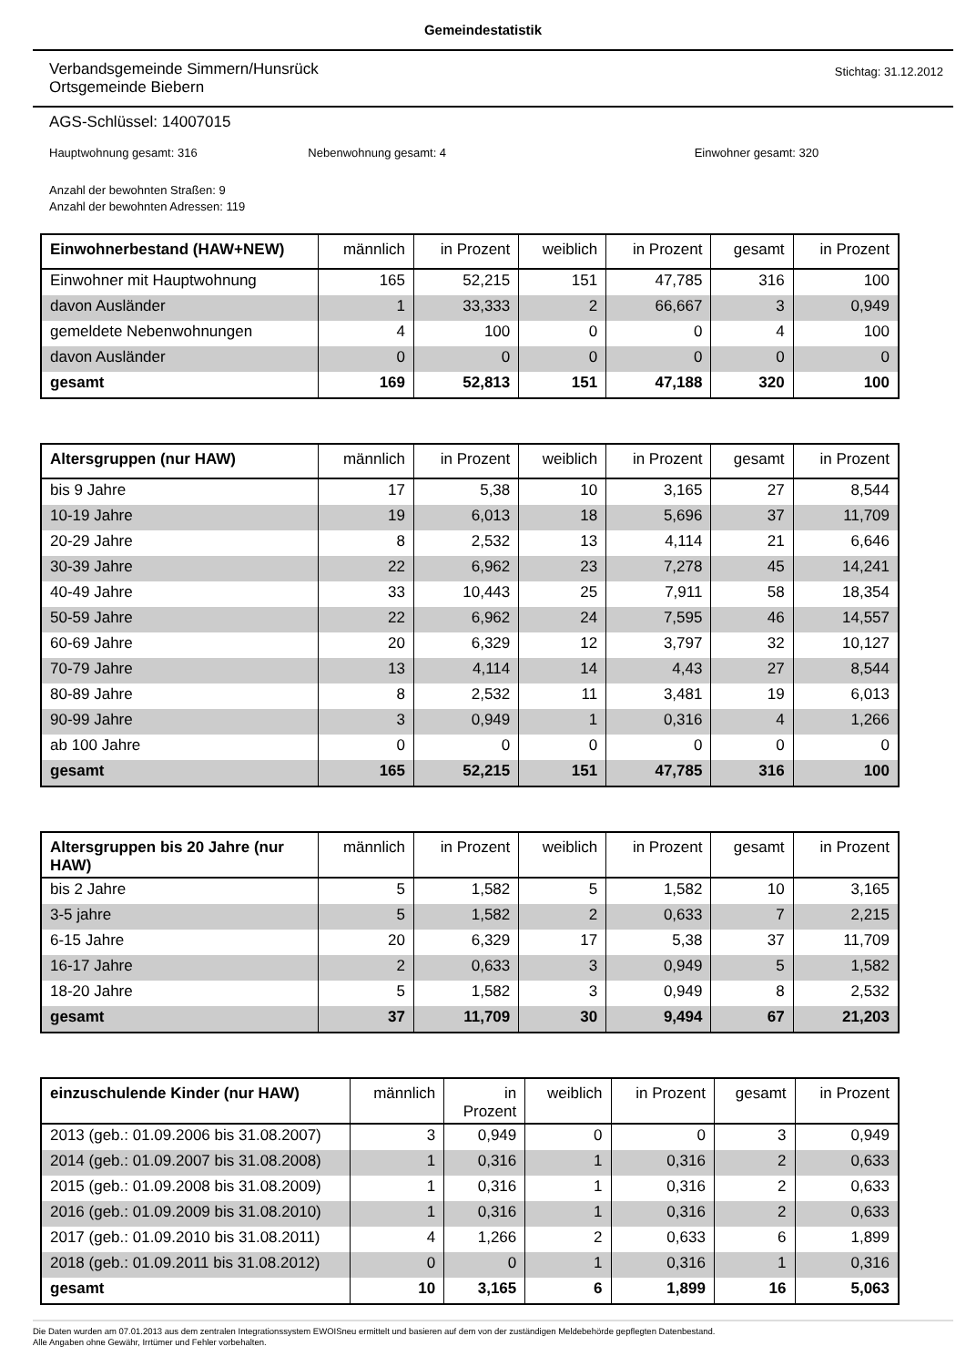Gemeindestatistik
Verbandsgemeinde Simmern/Hunsrück
Ortsgemeinde Biebern
Stichtag: 31.12.2012
AGS-Schlüssel: 14007015
Hauptwohnung gesamt: 316 Nebenwohnung gesamt: 4 Einwohner gesamt: 320
Anzahl der bewohnten Straßen: 9
Anzahl der bewohnten Adressen: 119
| Einwohnerbestand (HAW+NEW) | männlich | in Prozent | weiblich | in Prozent | gesamt | in Prozent |
| --- | --- | --- | --- | --- | --- | --- |
| Einwohner mit Hauptwohnung | 165 | 52,215 | 151 | 47,785 | 316 | 100 |
| davon Ausländer | 1 | 33,333 | 2 | 66,667 | 3 | 0,949 |
| gemeldete Nebenwohnungen | 4 | 100 | 0 | 0 | 4 | 100 |
| davon Ausländer | 0 | 0 | 0 | 0 | 0 | 0 |
| gesamt | 169 | 52,813 | 151 | 47,188 | 320 | 100 |
| Altersgruppen (nur HAW) | männlich | in Prozent | weiblich | in Prozent | gesamt | in Prozent |
| --- | --- | --- | --- | --- | --- | --- |
| bis 9 Jahre | 17 | 5,38 | 10 | 3,165 | 27 | 8,544 |
| 10-19 Jahre | 19 | 6,013 | 18 | 5,696 | 37 | 11,709 |
| 20-29 Jahre | 8 | 2,532 | 13 | 4,114 | 21 | 6,646 |
| 30-39 Jahre | 22 | 6,962 | 23 | 7,278 | 45 | 14,241 |
| 40-49 Jahre | 33 | 10,443 | 25 | 7,911 | 58 | 18,354 |
| 50-59 Jahre | 22 | 6,962 | 24 | 7,595 | 46 | 14,557 |
| 60-69 Jahre | 20 | 6,329 | 12 | 3,797 | 32 | 10,127 |
| 70-79 Jahre | 13 | 4,114 | 14 | 4,43 | 27 | 8,544 |
| 80-89 Jahre | 8 | 2,532 | 11 | 3,481 | 19 | 6,013 |
| 90-99 Jahre | 3 | 0,949 | 1 | 0,316 | 4 | 1,266 |
| ab 100 Jahre | 0 | 0 | 0 | 0 | 0 | 0 |
| gesamt | 165 | 52,215 | 151 | 47,785 | 316 | 100 |
| Altersgruppen bis 20 Jahre (nur HAW) | männlich | in Prozent | weiblich | in Prozent | gesamt | in Prozent |
| --- | --- | --- | --- | --- | --- | --- |
| bis 2 Jahre | 5 | 1,582 | 5 | 1,582 | 10 | 3,165 |
| 3-5 jahre | 5 | 1,582 | 2 | 0,633 | 7 | 2,215 |
| 6-15 Jahre | 20 | 6,329 | 17 | 5,38 | 37 | 11,709 |
| 16-17 Jahre | 2 | 0,633 | 3 | 0,949 | 5 | 1,582 |
| 18-20 Jahre | 5 | 1,582 | 3 | 0,949 | 8 | 2,532 |
| gesamt | 37 | 11,709 | 30 | 9,494 | 67 | 21,203 |
| einzuschulende Kinder (nur HAW) | männlich | in Prozent | weiblich | in Prozent | gesamt | in Prozent |
| --- | --- | --- | --- | --- | --- | --- |
| 2013 (geb.: 01.09.2006 bis 31.08.2007) | 3 | 0,949 | 0 | 0 | 3 | 0,949 |
| 2014 (geb.: 01.09.2007 bis 31.08.2008) | 1 | 0,316 | 1 | 0,316 | 2 | 0,633 |
| 2015 (geb.: 01.09.2008 bis 31.08.2009) | 1 | 0,316 | 1 | 0,316 | 2 | 0,633 |
| 2016 (geb.: 01.09.2009 bis 31.08.2010) | 1 | 0,316 | 1 | 0,316 | 2 | 0,633 |
| 2017 (geb.: 01.09.2010 bis 31.08.2011) | 4 | 1,266 | 2 | 0,633 | 6 | 1,899 |
| 2018 (geb.: 01.09.2011 bis 31.08.2012) | 0 | 0 | 1 | 0,316 | 1 | 0,316 |
| gesamt | 10 | 3,165 | 6 | 1,899 | 16 | 5,063 |
Die Daten wurden am 07.01.2013 aus dem zentralen Integrationssystem EWOISneu ermittelt und basieren auf dem von der zuständigen Meldebehörde gepflegten Datenbestand.
Alle Angaben ohne Gewähr, Irrtümer und Fehler vorbehalten.